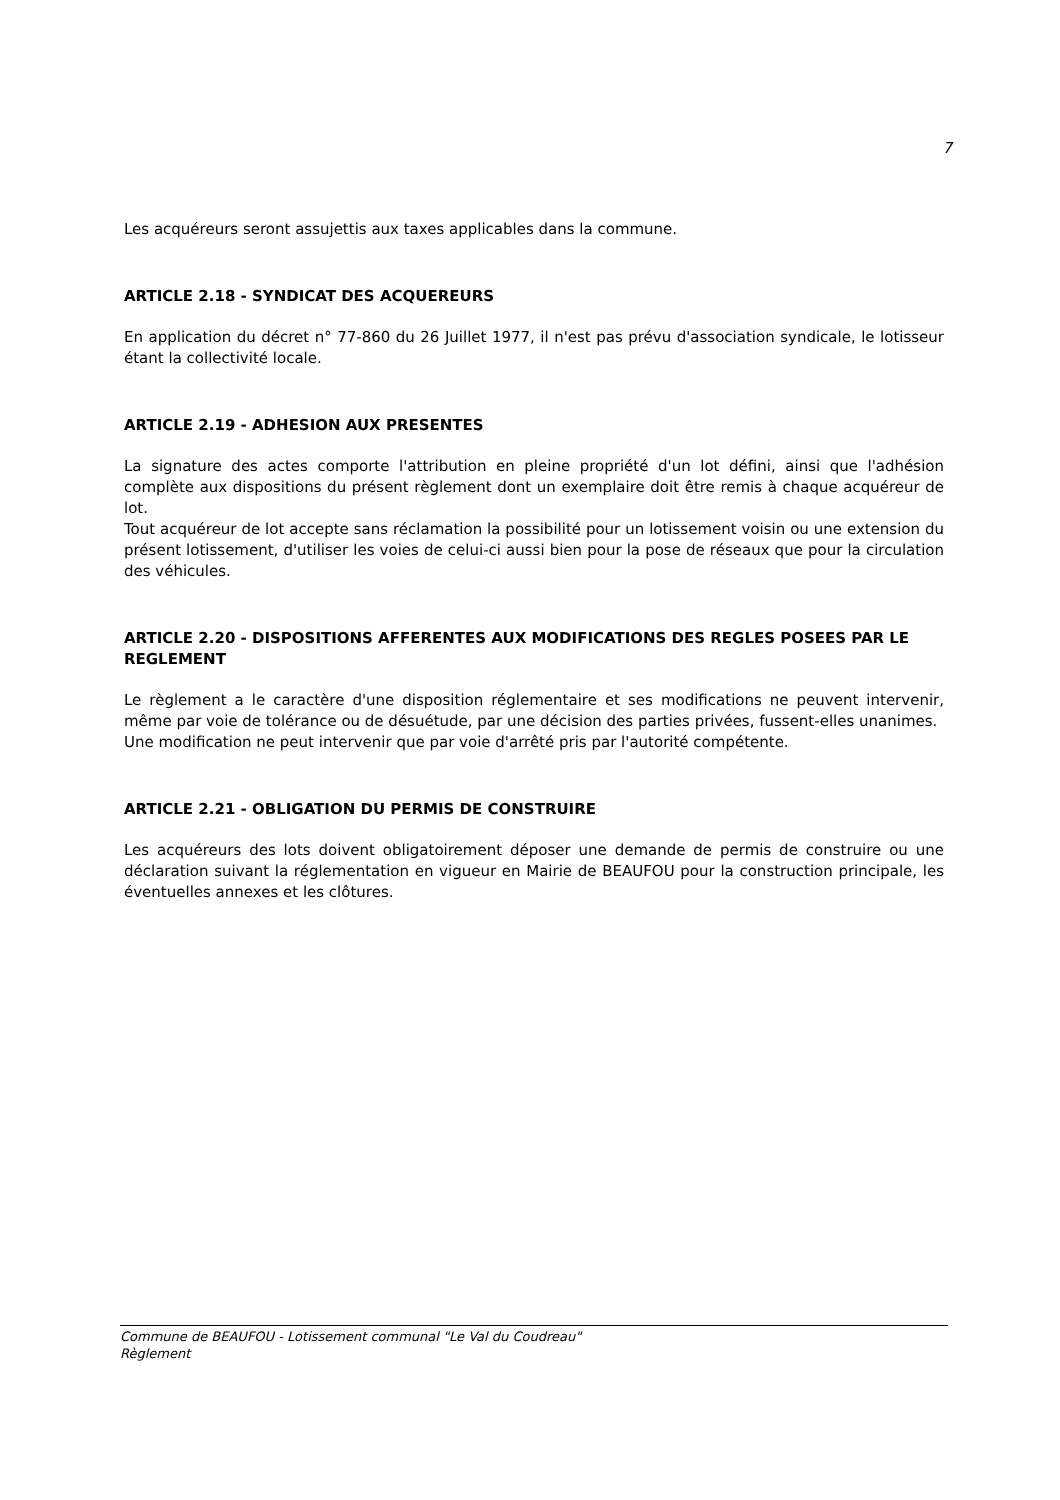7
Les acquéreurs seront assujettis aux taxes applicables dans la commune.
ARTICLE 2.18 - SYNDICAT DES ACQUEREURS
En application du décret n° 77-860 du 26 Juillet 1977, il n'est pas prévu d'association syndicale, le lotisseur étant la collectivité locale.
ARTICLE 2.19 - ADHESION AUX PRESENTES
La signature des actes comporte l'attribution en pleine propriété d'un lot défini, ainsi que l'adhésion complète aux dispositions du présent règlement dont un exemplaire doit être remis à chaque acquéreur de lot.
Tout acquéreur de lot accepte sans réclamation la possibilité pour un lotissement voisin ou une extension du présent lotissement, d'utiliser les voies de celui-ci aussi bien pour la pose de réseaux que pour la circulation des véhicules.
ARTICLE 2.20 - DISPOSITIONS AFFERENTES AUX MODIFICATIONS DES REGLES POSEES PAR LE REGLEMENT
Le règlement a le caractère d'une disposition réglementaire et ses modifications ne peuvent intervenir, même par voie de tolérance ou de désuétude, par une décision des parties privées, fussent-elles unanimes.
Une modification ne peut intervenir que par voie d'arrêté pris par l'autorité compétente.
ARTICLE 2.21 - OBLIGATION DU PERMIS DE CONSTRUIRE
Les acquéreurs des lots doivent obligatoirement déposer une demande de permis de construire ou une déclaration suivant la réglementation en vigueur en Mairie de BEAUFOU pour la construction principale, les éventuelles annexes et les clôtures.
Commune de BEAUFOU - Lotissement communal "Le Val du Coudreau"
Règlement